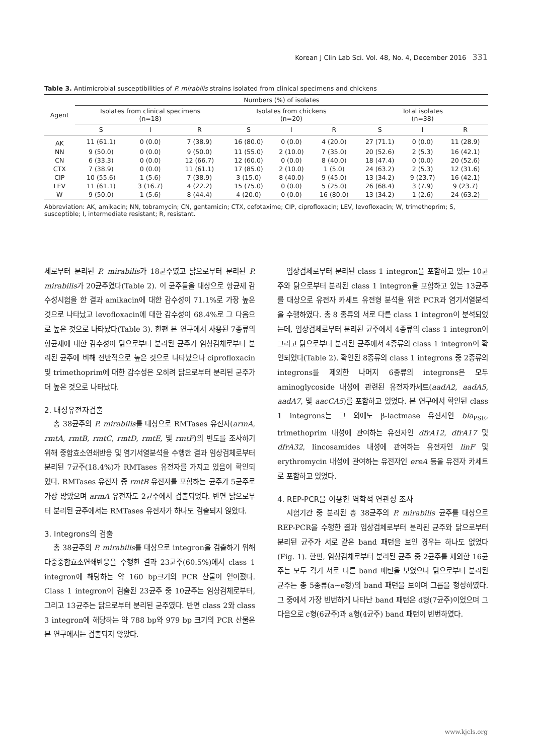Korean J Clin Lab Sci. Vol. 48, No. 4, December 2016 331
Table 3. Antimicrobial susceptibilities of P. mirabilis strains isolated from clinical specimens and chickens
| Agent | Numbers (%) of isolates | | | | | | | | |
| --- | --- | --- | --- | --- | --- | --- | --- | --- | --- |
| | Isolates from clinical specimens (n=18) | | | Isolates from chickens (n=20) | | | Total isolates (n=38) | | |
| | S | I | R | S | I | R | S | I | R |
| AK | 11 (61.1) | 0 (0.0) | 7 (38.9) | 16 (80.0) | 0 (0.0) | 4 (20.0) | 27 (71.1) | 0 (0.0) | 11 (28.9) |
| NN | 9 (50.0) | 0 (0.0) | 9 (50.0) | 11 (55.0) | 2 (10.0) | 7 (35.0) | 20 (52.6) | 2 (5.3) | 16 (42.1) |
| CN | 6 (33.3) | 0 (0.0) | 12 (66.7) | 12 (60.0) | 0 (0.0) | 8 (40.0) | 18 (47.4) | 0 (0.0) | 20 (52.6) |
| CTX | 7 (38.9) | 0 (0.0) | 11 (61.1) | 17 (85.0) | 2 (10.0) | 1 (5.0) | 24 (63.2) | 2 (5.3) | 12 (31.6) |
| CIP | 10 (55.6) | 1 (5.6) | 7 (38.9) | 3 (15.0) | 8 (40.0) | 9 (45.0) | 13 (34.2) | 9 (23.7) | 16 (42.1) |
| LEV | 11 (61.1) | 3 (16.7) | 4 (22.2) | 15 (75.0) | 0 (0.0) | 5 (25.0) | 26 (68.4) | 3 (7.9) | 9 (23.7) |
| W | 9 (50.0) | 1 (5.6) | 8 (44.4) | 4 (20.0) | 0 (0.0) | 16 (80.0) | 13 (34.2) | 1 (2.6) | 24 (63.2) |
Abbreviation: AK, amikacin; NN, tobramycin; CN, gentamicin; CTX, cefotaxime; CIP, ciprofloxacin; LEV, levofloxacin; W, trimethoprim; S, susceptible; I, intermediate resistant; R, resistant.
체로부터 분리된 P. mirabilis가 18균주였고 닭으로부터 분리된 P. mirabilis가 20균주였다(Table 2). 이 균주들을 대상으로 항균제 감수성시험을 한 결과 amikacin에 대한 감수성이 71.1%로 가장 높은 것으로 나타났고 levofloxacin에 대한 감수성이 68.4%로 그 다음으로 높은 것으로 나타났다(Table 3). 한편 본 연구에서 사용된 7종류의 항균제에 대한 감수성이 닭으로부터 분리된 균주가 임상검체로부터 분리된 균주에 비해 전반적으로 높은 것으로 나타났으나 ciprofloxacin 및 trimethoprim에 대한 감수성은 오히려 닭으로부터 분리된 균주가 더 높은 것으로 나타났다.
2. 내성유전자검출
총 38균주의 P. mirabilis를 대상으로 RMTases 유전자(armA, rmtA, rmtB, rmtC, rmtD, rmtE, 및 rmtF)의 빈도를 조사하기 위해 중합효소연쇄반응 및 염기서열분석을 수행한 결과 임상검체로부터 분리된 7균주(18.4%)가 RMTases 유전자를 가지고 있음이 확인되었다. RMTases 유전자 중 rmtB 유전자를 포함하는 균주가 5균주로 가장 많았으며 armA 유전자도 2균주에서 검출되었다. 반면 닭으로부터 분리된 균주에서는 RMTases 유전자가 하나도 검출되지 않았다.
3. Integrons의 검출
총 38균주의 P. mirabilis를 대상으로 integron을 검출하기 위해 다중중합효소연쇄반응을 수행한 결과 23균주(60.5%)에서 class 1 integron에 해당하는 약 160 bp크기의 PCR 산물이 얻어졌다. Class 1 integron이 검출된 23균주 중 10균주는 임상검체로부터, 그리고 13균주는 닭으로부터 분리된 균주였다. 반면 class 2와 class 3 integron에 해당하는 약 788 bp와 979 bp 크기의 PCR 산물은 본 연구에서는 검출되지 않았다.
임상검체로부터 분리된 class 1 integron을 포함하고 있는 10균주와 닭으로부터 분리된 class 1 integron을 포함하고 있는 13균주를 대상으로 유전자 카세트 유전형 분석을 위한 PCR과 염기서열분석을 수행하였다. 총 8 종류의 서로 다른 class 1 integron이 분석되었는데, 임상검체로부터 분리된 균주에서 4종류의 class 1 integron이 그리고 닭으로부터 분리된 균주에서 4종류의 class 1 integron이 확인되었다(Table 2). 확인된 8종류의 class 1 integrons 중 2종류의 integrons를 제외한 나머지 6종류의 integrons은 모두 aminoglycoside 내성에 관련된 유전자카세트(aadA2, aadA5, aadA7, 및 aacCA5)를 포함하고 있었다. 본 연구에서 확인된 class 1 integrons는 그 외에도 β-lactmase 유전자인 bla<sub>PSE</sub>, trimethoprim 내성에 관여하는 유전자인 dfrA12, dfrA17 및 dfrA32, lincosamides 내성에 관여하는 유전자인 linF 및 erythromycin 내성에 관여하는 유전자인 ereA 등을 유전자 카세트로 포함하고 있었다.
4. REP-PCR을 이용한 역학적 연관성 조사
시험기간 중 분리된 총 38균주의 P. mirabilis 균주를 대상으로 REP-PCR을 수행한 결과 임상검체로부터 분리된 균주와 닭으로부터 분리된 균주가 서로 같은 band 패턴을 보인 경우는 하나도 없었다(Fig. 1). 한편, 임상검체로부터 분리된 균주 중 2균주를 제외한 16균주는 모두 각기 서로 다른 band 패턴을 보였으나 닭으로부터 분리된 균주는 총 5종류(a∼e형)의 band 패턴을 보이며 그룹을 형성하였다. 그 중에서 가장 빈번하게 나타난 band 패턴은 d형(7균주)이었으며 그 다음으로 c형(6균주)과 a형(4균주) band 패턴이 빈번하였다.
www.kjcls.org